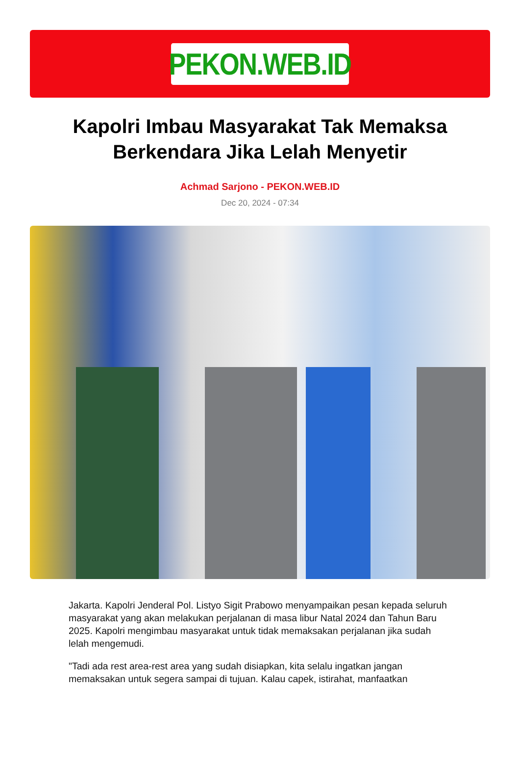PEKON.WEB.ID
Kapolri Imbau Masyarakat Tak Memaksa Berkendara Jika Lelah Menyetir
Achmad Sarjono - PEKON.WEB.ID
Dec 20, 2024 - 07:34
Jakarta. Kapolri Jenderal Pol. Listyo Sigit Prabowo menyampaikan pesan kepada seluruh masyarakat yang akan melakukan perjalanan di masa libur Natal 2024 dan Tahun Baru 2025. Kapolri mengimbau masyarakat untuk tidak memaksakan perjalanan jika sudah lelah mengemudi.
"Tadi ada rest area-rest area yang sudah disiapkan, kita selalu ingatkan jangan memaksakan untuk segera sampai di tujuan. Kalau capek, istirahat, manfaatkan